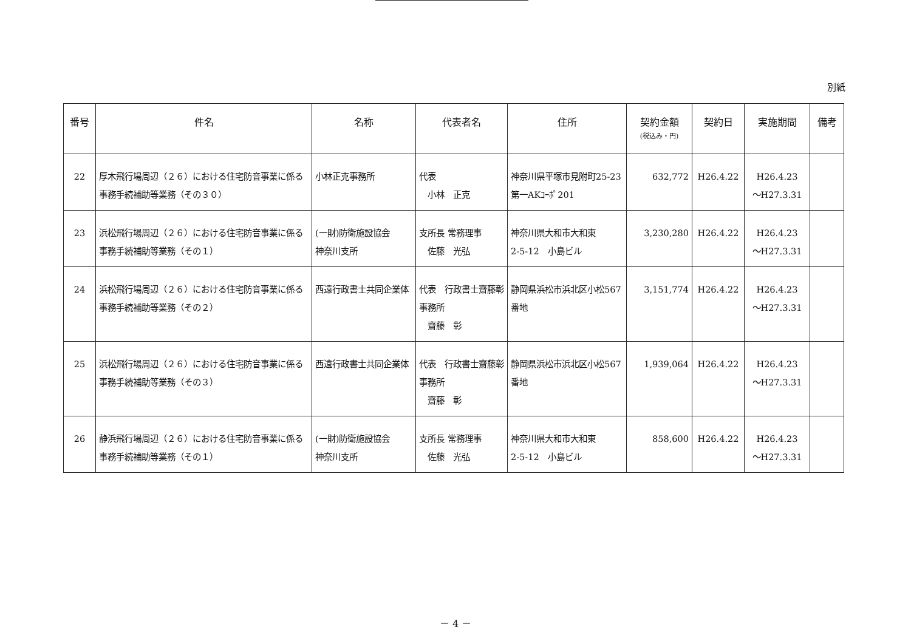別紙
| 番号 | 件名 | 名称 | 代表者名 | 住所 | 契約金額 (税込み・円) | 契約日 | 実施期間 | 備考 |
| --- | --- | --- | --- | --- | --- | --- | --- | --- |
| 22 | 厚木飛行場周辺（２６）における住宅防音事業に係る事務手続補助等業務（その３０） | 小林正克事務所 | 代表 小林 正克 | 神奈川県平塚市見附町25-23 第一AKｺｰﾎﾟ201 | 632,772 | H26.4.22 | H26.4.23 ～H27.3.31 | |
| 23 | 浜松飛行場周辺（２６）における住宅防音事業に係る事務手続補助等業務（その１） | (一財)防衛施設協会 神奈川支所 | 支所長 常務理事 佐藤 光弘 | 神奈川県大和市大和東 2-5-12 小島ビル | 3,230,280 | H26.4.22 | H26.4.23 ～H27.3.31 | |
| 24 | 浜松飛行場周辺（２６）における住宅防音事業に係る事務手続補助等業務（その２） | 西遠行政書士共同企業体 | 代表 行政書士齋藤彰事務所 齋藤 彰 | 静岡県浜松市浜北区小松567番地 | 3,151,774 | H26.4.22 | H26.4.23 ～H27.3.31 | |
| 25 | 浜松飛行場周辺（２６）における住宅防音事業に係る事務手続補助等業務（その３） | 西遠行政書士共同企業体 | 代表 行政書士齋藤彰事務所 齋藤 彰 | 静岡県浜松市浜北区小松567番地 | 1,939,064 | H26.4.22 | H26.4.23 ～H27.3.31 | |
| 26 | 静浜飛行場周辺（２６）における住宅防音事業に係る事務手続補助等業務（その１） | (一財)防衛施設協会 神奈川支所 | 支所長 常務理事 佐藤 光弘 | 神奈川県大和市大和東 2-5-12 小島ビル | 858,600 | H26.4.22 | H26.4.23 ～H27.3.31 | |
－ 4 －